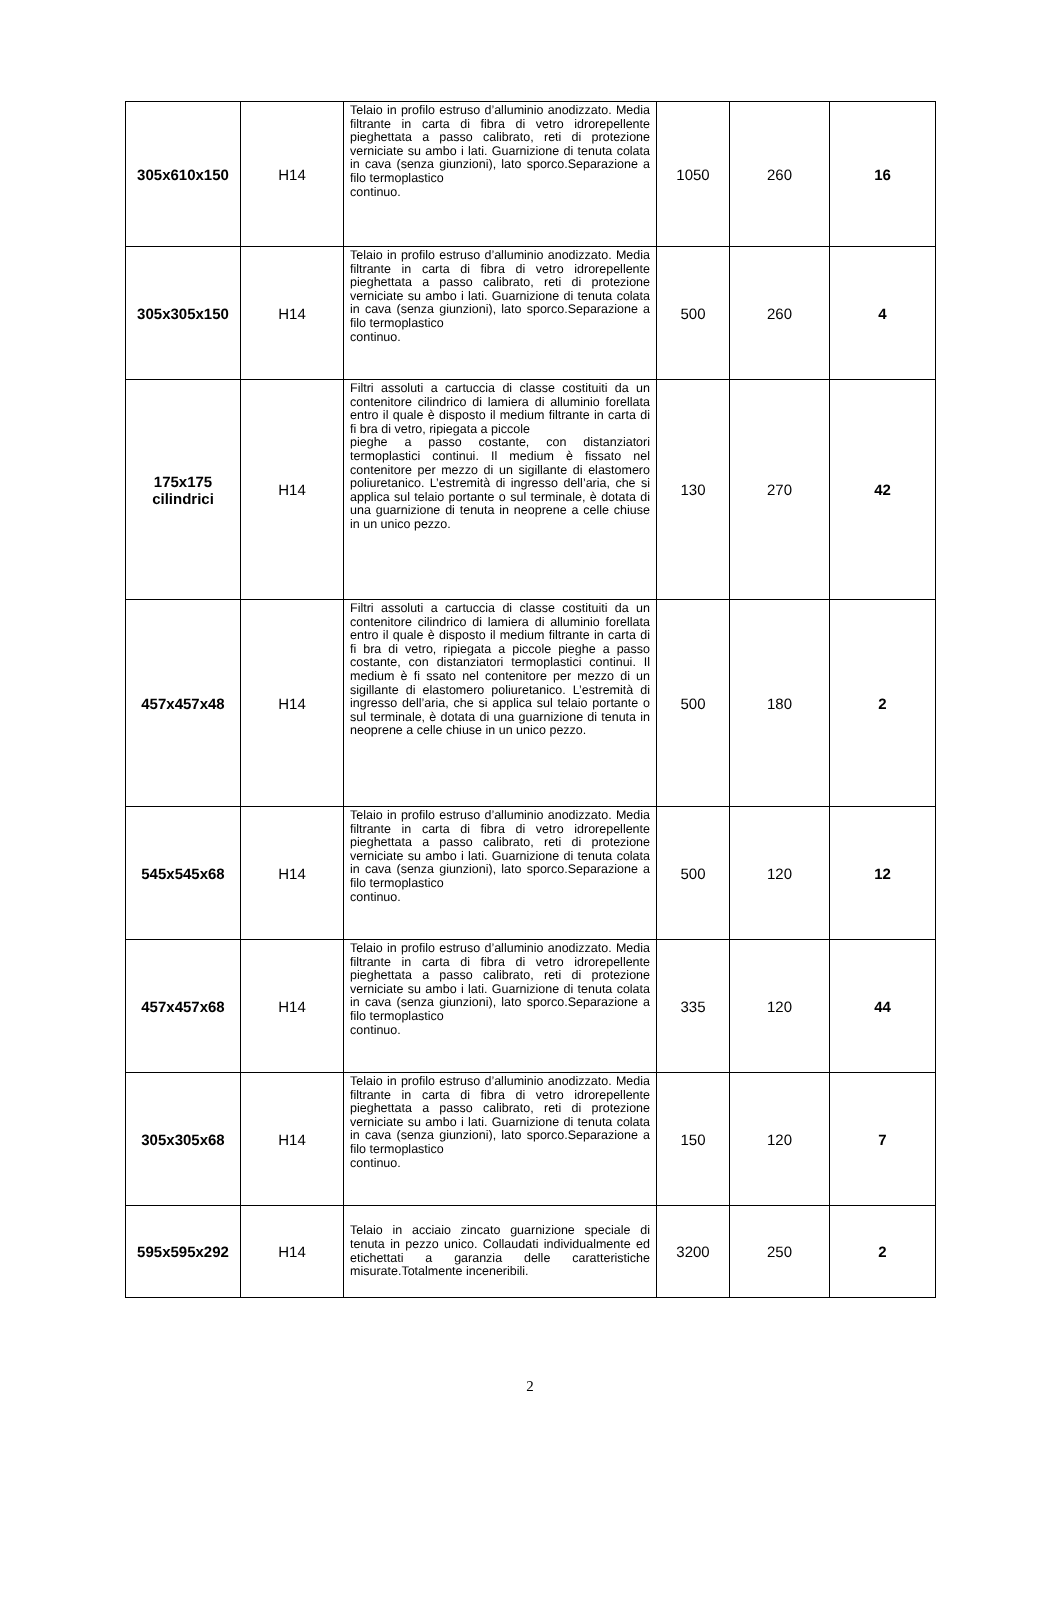| 305x610x150 | H14 | Telaio in profilo estruso d’alluminio anodizzato. Media filtrante in carta di fibra di vetro idrorepellente pieghettata a passo calibrato, reti di protezione verniciate su ambo i lati. Guarnizione di tenuta colata in cava (senza giunzioni), lato sporco.Separazione a filo termoplastico continuo. | 1050 | 260 | 16 |
| 305x305x150 | H14 | Telaio in profilo estruso d’alluminio anodizzato. Media filtrante in carta di fibra di vetro idrorepellente pieghettata a passo calibrato, reti di protezione verniciate su ambo i lati. Guarnizione di tenuta colata in cava (senza giunzioni), lato sporco.Separazione a filo termoplastico continuo. | 500 | 260 | 4 |
| 175x175 cilindrici | H14 | Filtri assoluti a cartuccia di classe costituiti da un contenitore cilindrico di lamiera di alluminio forellata entro il quale è disposto il medium filtrante in carta di fi bra di vetro, ripiegata a piccole pieghe a passo costante, con distanziatori termoplastici continui. Il medium è fissato nel contenitore per mezzo di un sigillante di elastomero poliuretanico. L’estremità di ingresso dell’aria, che si applica sul telaio portante o sul terminale, è dotata di una guarnizione di tenuta in neoprene a celle chiuse in un unico pezzo. | 130 | 270 | 42 |
| 457x457x48 | H14 | Filtri assoluti a cartuccia di classe costituiti da un contenitore cilindrico di lamiera di alluminio forellata entro il quale è disposto il medium filtrante in carta di fi bra di vetro, ripiegata a piccole pieghe a passo costante, con distanziatori termoplastici continui. Il medium è fi ssato nel contenitore per mezzo di un sigillante di elastomero poliuretanico. L’estremità di ingresso dell’aria, che si applica sul telaio portante o sul terminale, è dotata di una guarnizione di tenuta in neoprene a celle chiuse in un unico pezzo. | 500 | 180 | 2 |
| 545x545x68 | H14 | Telaio in profilo estruso d’alluminio anodizzato. Media filtrante in carta di fibra di vetro idrorepellente pieghettata a passo calibrato, reti di protezione verniciate su ambo i lati. Guarnizione di tenuta colata in cava (senza giunzioni), lato sporco.Separazione a filo termoplastico continuo. | 500 | 120 | 12 |
| 457x457x68 | H14 | Telaio in profilo estruso d’alluminio anodizzato. Media filtrante in carta di fibra di vetro idrorepellente pieghettata a passo calibrato, reti di protezione verniciate su ambo i lati. Guarnizione di tenuta colata in cava (senza giunzioni), lato sporco.Separazione a filo termoplastico continuo. | 335 | 120 | 44 |
| 305x305x68 | H14 | Telaio in profilo estruso d’alluminio anodizzato. Media filtrante in carta di fibra di vetro idrorepellente pieghettata a passo calibrato, reti di protezione verniciate su ambo i lati. Guarnizione di tenuta colata in cava (senza giunzioni), lato sporco.Separazione a filo termoplastico continuo. | 150 | 120 | 7 |
| 595x595x292 | H14 | Telaio in acciaio zincato guarnizione speciale di tenuta in pezzo unico. Collaudati individualmente ed etichettati a garanzia delle caratteristiche misurate.Totalmente inceneribili. | 3200 | 250 | 2 |
2